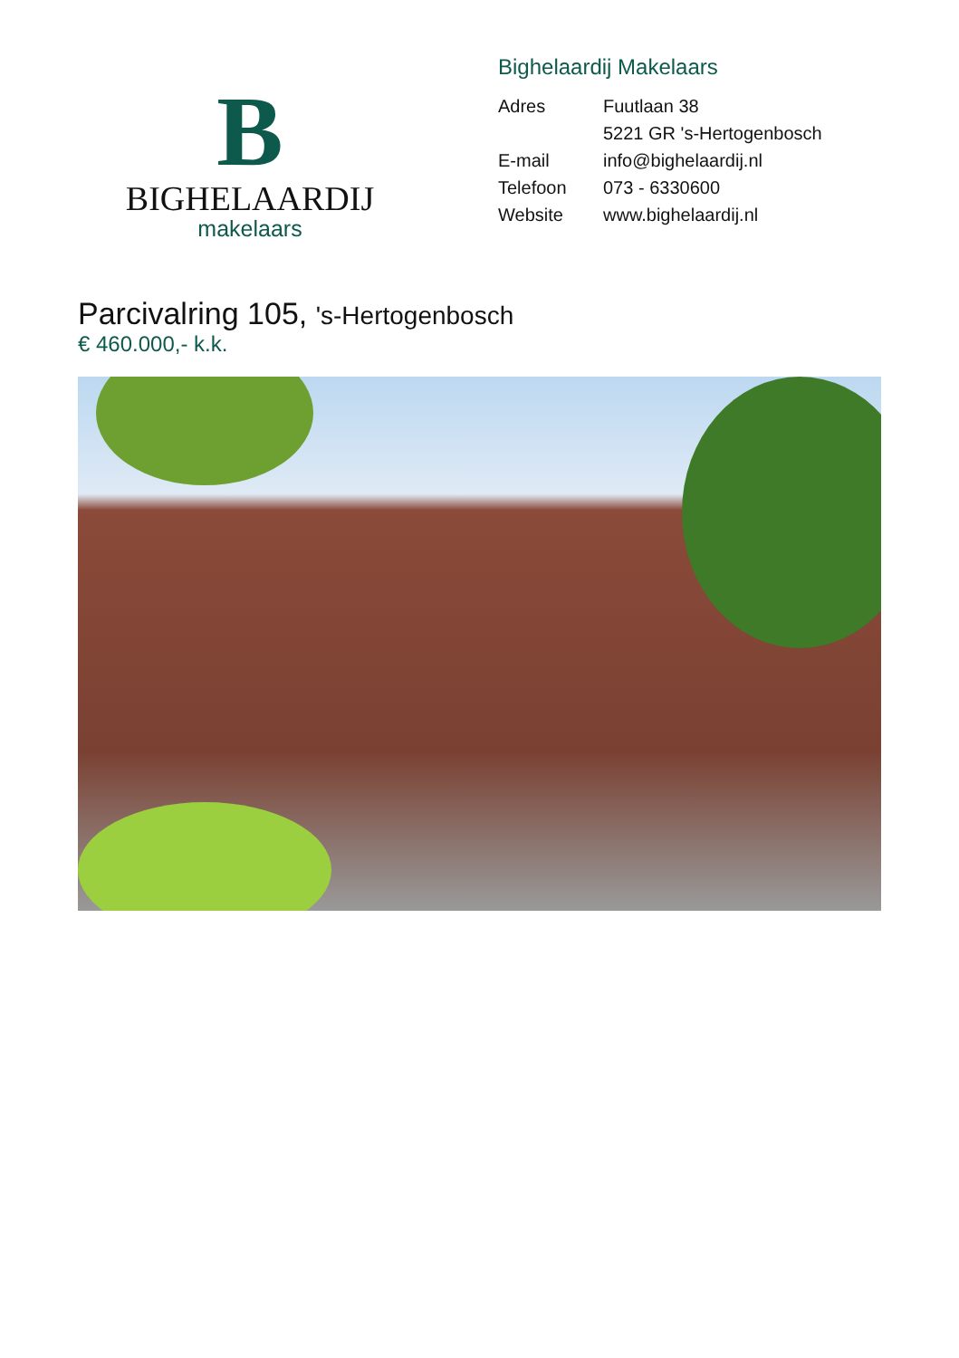B
BIGHELAARDIJ
makelaars
Bighelaardij Makelaars
Adres Fuutlaan 38
5221 GR 's-Hertogenbosch
E-mail info@bighelaardij.nl
Telefoon 073 - 6330600
Website www.bighelaardij.nl
Parcivalring 105, 's-Hertogenbosch
€ 460.000,- k.k.